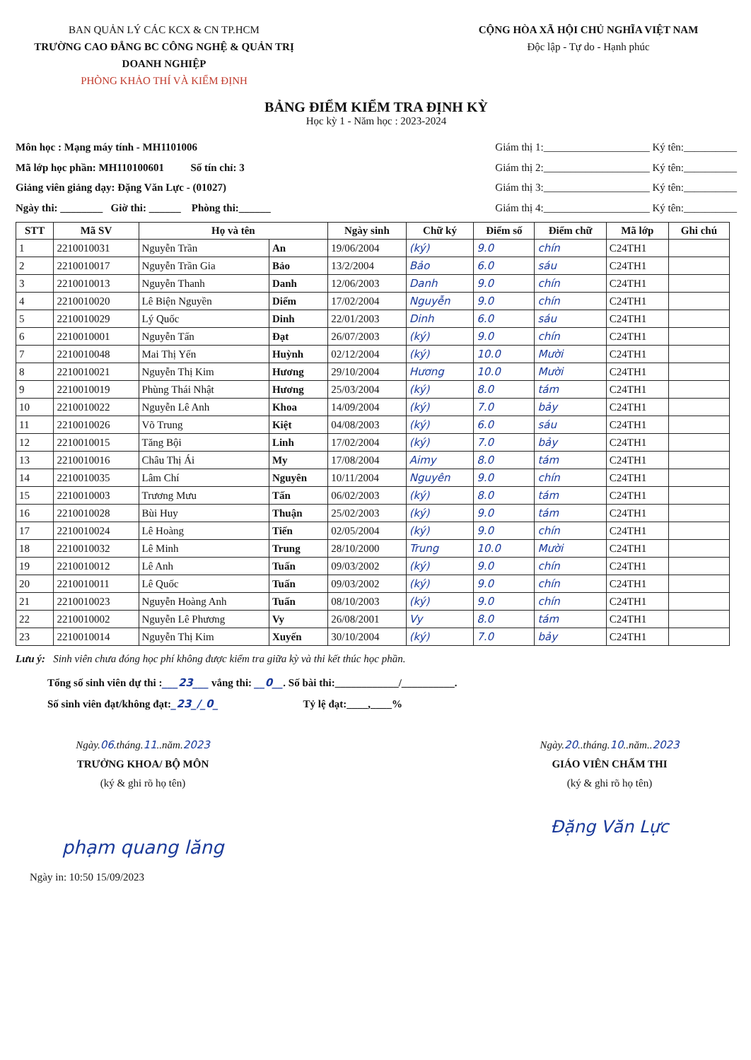BAN QUẢN LÝ CÁC KCX & CN TP.HCM
TRƯỜNG CAO ĐẲNG BC CÔNG NGHỆ & QUẢN TRỊ DOANH NGHIỆP
PHÒNG KHẢO THÍ VÀ KIỂM ĐỊNH
CỘNG HÒA XÃ HỘI CHỦ NGHĨA VIỆT NAM
Độc lập - Tự do - Hạnh phúc
BẢNG ĐIỂM KIỂM TRA ĐỊNH KỲ
Học kỳ 1 - Năm học : 2023-2024
Môn học : Mạng máy tính - MH1101006
Mã lớp học phần: MH110100601 Số tín chỉ: 3
Giảng viên giảng dạy: Đặng Văn Lực - (01027)
Ngày thi: ________ Giờ thi: ______ Phòng thi:______
Giám thị 1:____________________ Ký tên:__________
Giám thị 2:____________________ Ký tên:__________
Giám thị 3:____________________ Ký tên:__________
Giám thị 4:____________________ Ký tên:__________
| STT | Mã SV | Họ và tên | | Ngày sinh | Chữ ký | Điểm số | Điểm chữ | Mã lớp | Ghi chú |
| --- | --- | --- | --- | --- | --- | --- | --- | --- | --- |
| 1 | 2210010031 | Nguyễn Trần | An | 19/06/2004 | (ký) | 9.0 | chín | C24TH1 | |
| 2 | 2210010017 | Nguyễn Trần Gia | Bảo | 13/2/2004 | Bảo | 6.0 | sáu | C24TH1 | |
| 3 | 2210010013 | Nguyễn Thanh | Danh | 12/06/2003 | Danh | 9.0 | chín | C24TH1 | |
| 4 | 2210010020 | Lê Biện Nguyền | Diểm | 17/02/2004 | Nguyễn | 9.0 | chín | C24TH1 | |
| 5 | 2210010029 | Lý Quốc | Dinh | 22/01/2003 | Dinh | 6.0 | sáu | C24TH1 | |
| 6 | 2210010001 | Nguyễn Tấn | Đạt | 26/07/2003 | (ký) | 9.0 | chín | C24TH1 | |
| 7 | 2210010048 | Mai Thị Yến | Huỳnh | 02/12/2004 | (ký) | 10.0 | Mười | C24TH1 | |
| 8 | 2210010021 | Nguyễn Thị Kim | Hương | 29/10/2004 | Hương | 10.0 | Mười | C24TH1 | |
| 9 | 2210010019 | Phùng Thái Nhật | Hương | 25/03/2004 | (ký) | 8.0 | tám | C24TH1 | |
| 10 | 2210010022 | Nguyễn Lê Anh | Khoa | 14/09/2004 | (ký) | 7.0 | bảy | C24TH1 | |
| 11 | 2210010026 | Võ Trung | Kiệt | 04/08/2003 | (ký) | 6.0 | sáu | C24TH1 | |
| 12 | 2210010015 | Tăng Bội | Linh | 17/02/2004 | (ký) | 7.0 | bảy | C24TH1 | |
| 13 | 2210010016 | Châu Thị Ái | My | 17/08/2004 | Aimy | 8.0 | tám | C24TH1 | |
| 14 | 2210010035 | Lâm Chí | Nguyên | 10/11/2004 | Nguyên | 9.0 | chín | C24TH1 | |
| 15 | 2210010003 | Trương Mưu | Tấn | 06/02/2003 | (ký) | 8.0 | tám | C24TH1 | |
| 16 | 2210010028 | Bùi Huy | Thuận | 25/02/2003 | (ký) | 9.0 | tám | C24TH1 | |
| 17 | 2210010024 | Lê Hoàng | Tiến | 02/05/2004 | (ký) | 9.0 | chín | C24TH1 | |
| 18 | 2210010032 | Lê Minh | Trung | 28/10/2000 | Trung | 10.0 | Mười | C24TH1 | |
| 19 | 2210010012 | Lê Anh | Tuấn | 09/03/2002 | (ký) | 9.0 | chín | C24TH1 | |
| 20 | 2210010011 | Lê Quốc | Tuấn | 09/03/2002 | (ký) | 9.0 | chín | C24TH1 | |
| 21 | 2210010023 | Nguyễn Hoàng Anh | Tuấn | 08/10/2003 | (ký) | 9.0 | chín | C24TH1 | |
| 22 | 2210010002 | Nguyễn Lê Phương | Vy | 26/08/2001 | Vy | 8.0 | tám | C24TH1 | |
| 23 | 2210010014 | Nguyễn Thị Kim | Xuyến | 30/10/2004 | (ký) | 7.0 | bảy | C24TH1 | |
Lưu ý: Sinh viên chưa đóng học phí không được kiểm tra giữa kỳ và thi kết thúc học phần.
Tổng số sinh viên dự thi :___23___ vắng thi: __0__. Số bài thi:____________/__________.
Số sinh viên đạt/không đạt:_23_/_0_ Tỷ lệ đạt:____,____%
Ngày.06.tháng.11..năm.2023
TRƯỞNG KHOA/ BỘ MÔN
(ký & ghi rõ họ tên)
phạm quang lăng
Ngày.20..tháng.10..năm..2023
GIÁO VIÊN CHẤM THI
(ký & ghi rõ họ tên)
Đặng Văn Lực
Ngày in: 10:50 15/09/2023